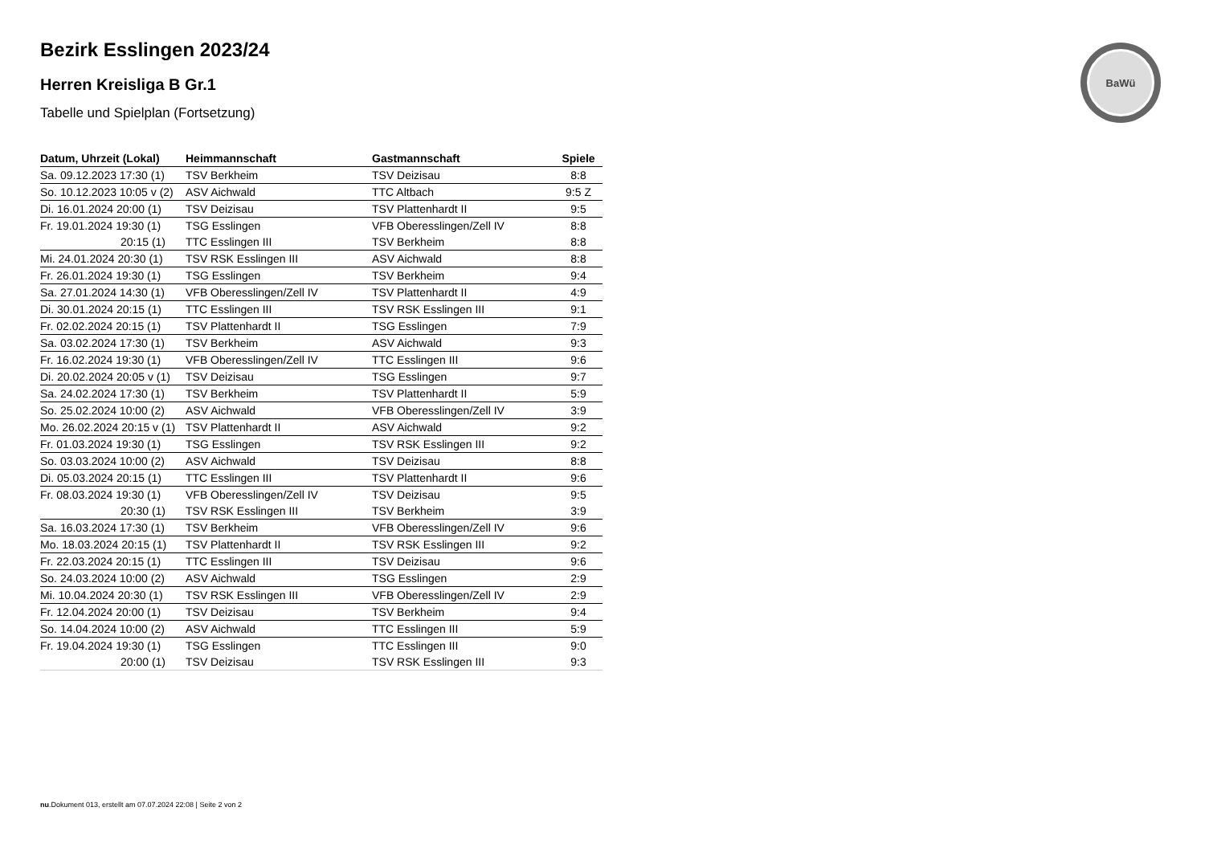BaWü
Bezirk Esslingen 2023/24
Herren Kreisliga B Gr.1
Tabelle und Spielplan (Fortsetzung)
| Datum, Uhrzeit (Lokal) | Heimmannschaft | Gastmannschaft | Spiele |
| --- | --- | --- | --- |
| Sa. 09.12.2023 17:30 (1) | TSV Berkheim | TSV Deizisau | 8:8 |
| So. 10.12.2023 10:05 v (2) | ASV Aichwald | TTC Altbach | 9:5 Z |
| Di. 16.01.2024 20:00 (1) | TSV Deizisau | TSV Plattenhardt II | 9:5 |
| Fr. 19.01.2024 19:30 (1) | TSG Esslingen | VFB Oberesslingen/Zell IV | 8:8 |
| 20:15 (1) | TTC Esslingen III | TSV Berkheim | 8:8 |
| Mi. 24.01.2024 20:30 (1) | TSV RSK Esslingen III | ASV Aichwald | 8:8 |
| Fr. 26.01.2024 19:30 (1) | TSG Esslingen | TSV Berkheim | 9:4 |
| Sa. 27.01.2024 14:30 (1) | VFB Oberesslingen/Zell IV | TSV Plattenhardt II | 4:9 |
| Di. 30.01.2024 20:15 (1) | TTC Esslingen III | TSV RSK Esslingen III | 9:1 |
| Fr. 02.02.2024 20:15 (1) | TSV Plattenhardt II | TSG Esslingen | 7:9 |
| Sa. 03.02.2024 17:30 (1) | TSV Berkheim | ASV Aichwald | 9:3 |
| Fr. 16.02.2024 19:30 (1) | VFB Oberesslingen/Zell IV | TTC Esslingen III | 9:6 |
| Di. 20.02.2024 20:05 v (1) | TSV Deizisau | TSG Esslingen | 9:7 |
| Sa. 24.02.2024 17:30 (1) | TSV Berkheim | TSV Plattenhardt II | 5:9 |
| So. 25.02.2024 10:00 (2) | ASV Aichwald | VFB Oberesslingen/Zell IV | 3:9 |
| Mo. 26.02.2024 20:15 v (1) | TSV Plattenhardt II | ASV Aichwald | 9:2 |
| Fr. 01.03.2024 19:30 (1) | TSG Esslingen | TSV RSK Esslingen III | 9:2 |
| So. 03.03.2024 10:00 (2) | ASV Aichwald | TSV Deizisau | 8:8 |
| Di. 05.03.2024 20:15 (1) | TTC Esslingen III | TSV Plattenhardt II | 9:6 |
| Fr. 08.03.2024 19:30 (1) | VFB Oberesslingen/Zell IV | TSV Deizisau | 9:5 |
| 20:30 (1) | TSV RSK Esslingen III | TSV Berkheim | 3:9 |
| Sa. 16.03.2024 17:30 (1) | TSV Berkheim | VFB Oberesslingen/Zell IV | 9:6 |
| Mo. 18.03.2024 20:15 (1) | TSV Plattenhardt II | TSV RSK Esslingen III | 9:2 |
| Fr. 22.03.2024 20:15 (1) | TTC Esslingen III | TSV Deizisau | 9:6 |
| So. 24.03.2024 10:00 (2) | ASV Aichwald | TSG Esslingen | 2:9 |
| Mi. 10.04.2024 20:30 (1) | TSV RSK Esslingen III | VFB Oberesslingen/Zell IV | 2:9 |
| Fr. 12.04.2024 20:00 (1) | TSV Deizisau | TSV Berkheim | 9:4 |
| So. 14.04.2024 10:00 (2) | ASV Aichwald | TTC Esslingen III | 5:9 |
| Fr. 19.04.2024 19:30 (1) | TSG Esslingen | TTC Esslingen III | 9:0 |
| 20:00 (1) | TSV Deizisau | TSV RSK Esslingen III | 9:3 |
nu.Dokument 013, erstellt am 07.07.2024 22:08 | Seite 2 von 2